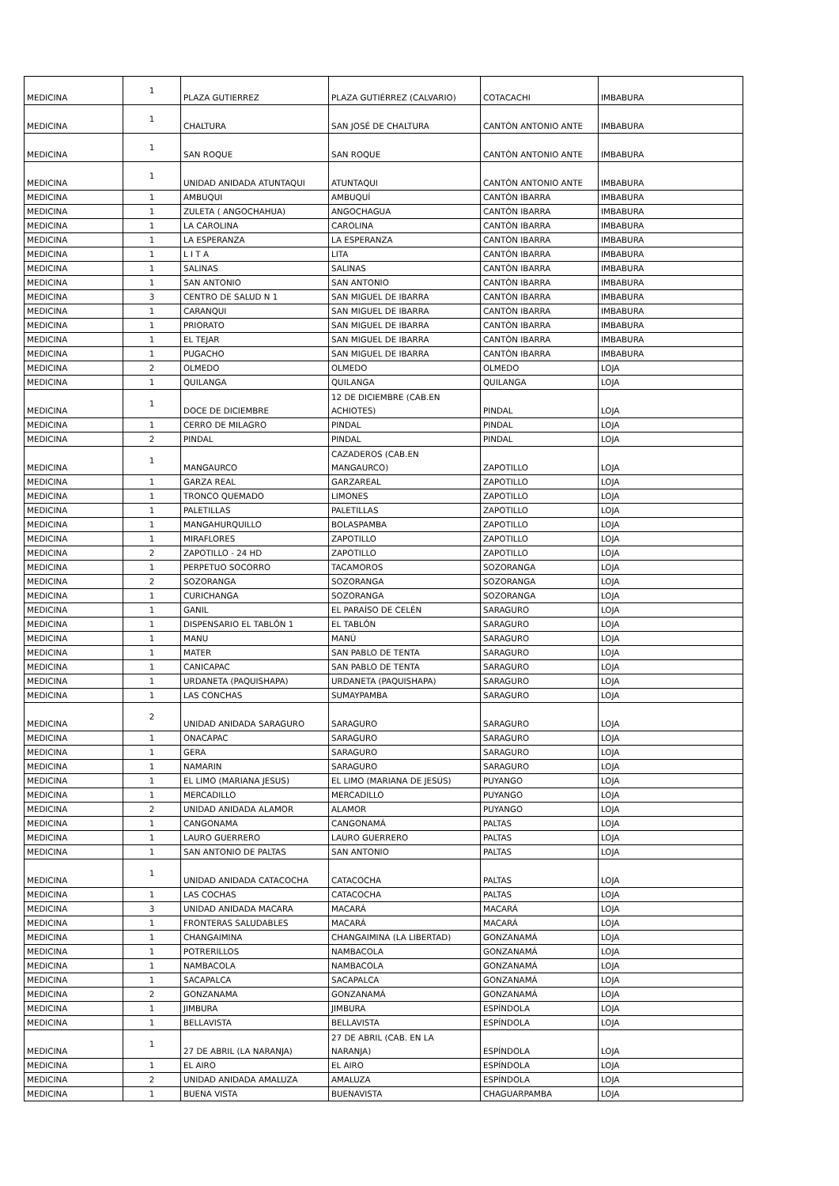| MEDICINA | 1 | PLAZA GUTIERREZ | PLAZA GUTIÉRREZ (CALVARIO) | COTACACHI | IMBABURA |
| MEDICINA | 1 | CHALTURA | SAN JOSÉ DE CHALTURA | CANTÒN ANTONIO ANTE | IMBABURA |
| MEDICINA | 1 | SAN ROQUE | SAN ROQUE | CANTÒN ANTONIO ANTE | IMBABURA |
| MEDICINA | 1 | UNIDAD ANIDADA ATUNTAQUI | ATUNTAQUI | CANTÒN ANTONIO ANTE | IMBABURA |
| MEDICINA | 1 | AMBUQUI | AMBUQUÍ | CANTÒN IBARRA | IMBABURA |
| MEDICINA | 1 | ZULETA ( ANGOCHAHUA) | ANGOCHAGUA | CANTÒN IBARRA | IMBABURA |
| MEDICINA | 1 | LA CAROLINA | CAROLINA | CANTÒN IBARRA | IMBABURA |
| MEDICINA | 1 | LA ESPERANZA | LA ESPERANZA | CANTÒN IBARRA | IMBABURA |
| MEDICINA | 1 | L I T A | LITA | CANTÒN IBARRA | IMBABURA |
| MEDICINA | 1 | SALINAS | SALINAS | CANTÒN IBARRA | IMBABURA |
| MEDICINA | 1 | SAN ANTONIO | SAN ANTONIO | CANTÒN IBARRA | IMBABURA |
| MEDICINA | 3 | CENTRO DE SALUD N 1 | SAN MIGUEL DE IBARRA | CANTÒN IBARRA | IMBABURA |
| MEDICINA | 1 | CARANQUI | SAN MIGUEL DE IBARRA | CANTÒN IBARRA | IMBABURA |
| MEDICINA | 1 | PRIORATO | SAN MIGUEL DE IBARRA | CANTÒN IBARRA | IMBABURA |
| MEDICINA | 1 | EL TEJAR | SAN MIGUEL DE IBARRA | CANTÒN IBARRA | IMBABURA |
| MEDICINA | 1 | PUGACHO | SAN MIGUEL DE IBARRA | CANTÒN IBARRA | IMBABURA |
| MEDICINA | 2 | OLMEDO | OLMEDO | OLMEDO | LOJA |
| MEDICINA | 1 | QUILANGA | QUILANGA | QUILANGA | LOJA |
| MEDICINA | 1 | DOCE DE DICIEMBRE | 12 DE DICIEMBRE (CAB.EN ACHIOTES) | PINDAL | LOJA |
| MEDICINA | 1 | CERRO DE MILAGRO | PINDAL | PINDAL | LOJA |
| MEDICINA | 2 | PINDAL | PINDAL | PINDAL | LOJA |
| MEDICINA | 1 | MANGAURCO | CAZADEROS (CAB.EN MANGAURCO) | ZAPOTILLO | LOJA |
| MEDICINA | 1 | GARZA REAL | GARZAREAL | ZAPOTILLO | LOJA |
| MEDICINA | 1 | TRONCO QUEMADO | LIMONES | ZAPOTILLO | LOJA |
| MEDICINA | 1 | PALETILLAS | PALETILLAS | ZAPOTILLO | LOJA |
| MEDICINA | 1 | MANGAHURQUILLO | BOLASPAMBA | ZAPOTILLO | LOJA |
| MEDICINA | 1 | MIRAFLORES | ZAPOTILLO | ZAPOTILLO | LOJA |
| MEDICINA | 2 | ZAPOTILLO - 24 HD | ZAPOTILLO | ZAPOTILLO | LOJA |
| MEDICINA | 1 | PERPETUO SOCORRO | TACAMOROS | SOZORANGA | LOJA |
| MEDICINA | 2 | SOZORANGA | SOZORANGA | SOZORANGA | LOJA |
| MEDICINA | 1 | CURICHANGA | SOZORANGA | SOZORANGA | LOJA |
| MEDICINA | 1 | GANIL | EL PARAÍSO DE CELÉN | SARAGURO | LOJA |
| MEDICINA | 1 | DISPENSARIO EL TABLÓN 1 | EL TABLÓN | SARAGURO | LOJA |
| MEDICINA | 1 | MANU | MANÚ | SARAGURO | LOJA |
| MEDICINA | 1 | MATER | SAN PABLO DE TENTA | SARAGURO | LOJA |
| MEDICINA | 1 | CANICAPAC | SAN PABLO DE TENTA | SARAGURO | LOJA |
| MEDICINA | 1 | URDANETA (PAQUISHAPA) | URDANETA (PAQUISHAPA) | SARAGURO | LOJA |
| MEDICINA | 1 | LAS CONCHAS | SUMAYPAMBA | SARAGURO | LOJA |
| MEDICINA | 2 | UNIDAD ANIDADA SARAGURO | SARAGURO | SARAGURO | LOJA |
| MEDICINA | 1 | ONACAPAC | SARAGURO | SARAGURO | LOJA |
| MEDICINA | 1 | GERA | SARAGURO | SARAGURO | LOJA |
| MEDICINA | 1 | NAMARIN | SARAGURO | SARAGURO | LOJA |
| MEDICINA | 1 | EL LIMO (MARIANA JESUS) | EL LIMO (MARIANA DE JESÚS) | PUYANGO | LOJA |
| MEDICINA | 1 | MERCADILLO | MERCADILLO | PUYANGO | LOJA |
| MEDICINA | 2 | UNIDAD ANIDADA ALAMOR | ALAMOR | PUYANGO | LOJA |
| MEDICINA | 1 | CANGONAMA | CANGONAMÁ | PALTAS | LOJA |
| MEDICINA | 1 | LAURO GUERRERO | LAURO GUERRERO | PALTAS | LOJA |
| MEDICINA | 1 | SAN ANTONIO DE PALTAS | SAN ANTONIO | PALTAS | LOJA |
| MEDICINA | 1 | UNIDAD ANIDADA CATACOCHA | CATACOCHA | PALTAS | LOJA |
| MEDICINA | 1 | LAS COCHAS | CATACOCHA | PALTAS | LOJA |
| MEDICINA | 3 | UNIDAD ANIDADA MACARA | MACARÁ | MACARÁ | LOJA |
| MEDICINA | 1 | FRONTERAS SALUDABLES | MACARÁ | MACARÁ | LOJA |
| MEDICINA | 1 | CHANGAIMINA | CHANGAIMINA (LA LIBERTAD) | GONZANAMÁ | LOJA |
| MEDICINA | 1 | POTRERILLOS | NAMBACOLA | GONZANAMÁ | LOJA |
| MEDICINA | 1 | NAMBACOLA | NAMBACOLA | GONZANAMÁ | LOJA |
| MEDICINA | 1 | SACAPALCA | SACAPALCA | GONZANAMÁ | LOJA |
| MEDICINA | 2 | GONZANAMA | GONZANAMÁ | GONZANAMÁ | LOJA |
| MEDICINA | 1 | JIMBURA | JIMBURA | ESPÍNDOLA | LOJA |
| MEDICINA | 1 | BELLAVISTA | BELLAVISTA | ESPÍNDOLA | LOJA |
| MEDICINA | 1 | 27 DE ABRIL (LA NARANJA) | 27 DE ABRIL (CAB. EN LA NARANJA) | ESPÍNDOLA | LOJA |
| MEDICINA | 1 | EL AIRO | EL AIRO | ESPÍNDOLA | LOJA |
| MEDICINA | 2 | UNIDAD ANIDADA AMALUZA | AMALUZA | ESPÍNDOLA | LOJA |
| MEDICINA | 1 | BUENA VISTA | BUENAVISTA | CHAGUARPAMBA | LOJA |